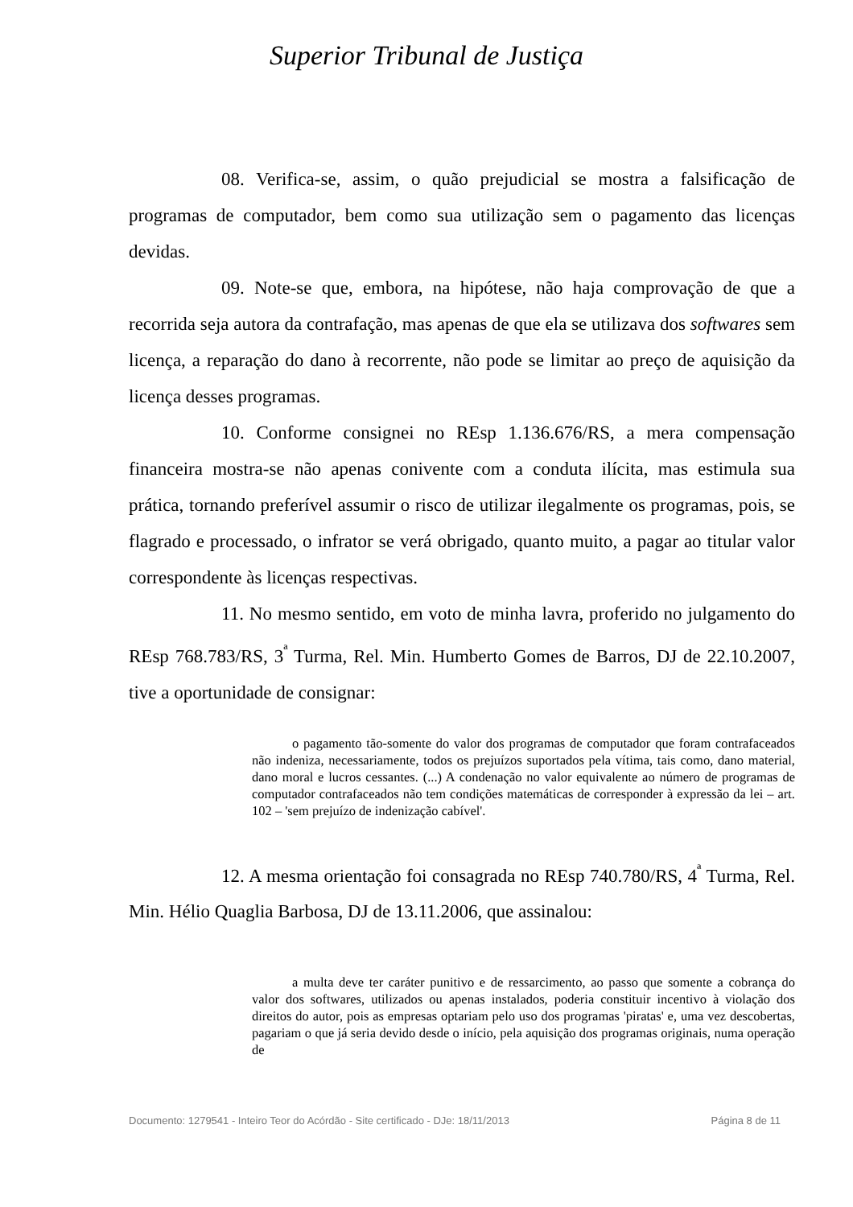Superior Tribunal de Justiça
08. Verifica-se, assim, o quão prejudicial se mostra a falsificação de programas de computador, bem como sua utilização sem o pagamento das licenças devidas.
09. Note-se que, embora, na hipótese, não haja comprovação de que a recorrida seja autora da contrafação, mas apenas de que ela se utilizava dos softwares sem licença, a reparação do dano à recorrente, não pode se limitar ao preço de aquisição da licença desses programas.
10. Conforme consignei no REsp 1.136.676/RS, a mera compensação financeira mostra-se não apenas conivente com a conduta ilícita, mas estimula sua prática, tornando preferível assumir o risco de utilizar ilegalmente os programas, pois, se flagrado e processado, o infrator se verá obrigado, quanto muito, a pagar ao titular valor correspondente às licenças respectivas.
11. No mesmo sentido, em voto de minha lavra, proferido no julgamento do REsp 768.783/RS, 3<sup>ª</sup> Turma, Rel. Min. Humberto Gomes de Barros, DJ de 22.10.2007, tive a oportunidade de consignar:
o pagamento tão-somente do valor dos programas de computador que foram contrafaceados não indeniza, necessariamente, todos os prejuízos suportados pela vítima, tais como, dano material, dano moral e lucros cessantes. (...) A condenação no valor equivalente ao número de programas de computador contrafaceados não tem condições matemáticas de corresponder à expressão da lei – art. 102 – 'sem prejuízo de indenização cabível'.
12. A mesma orientação foi consagrada no REsp 740.780/RS, 4<sup>ª</sup> Turma, Rel. Min. Hélio Quaglia Barbosa, DJ de 13.11.2006, que assinalou:
a multa deve ter caráter punitivo e de ressarcimento, ao passo que somente a cobrança do valor dos softwares, utilizados ou apenas instalados, poderia constituir incentivo à violação dos direitos do autor, pois as empresas optariam pelo uso dos programas 'piratas' e, uma vez descobertas, pagariam o que já seria devido desde o início, pela aquisição dos programas originais, numa operação de
Documento: 1279541 - Inteiro Teor do Acórdão - Site certificado - DJe: 18/11/2013 Página 8 de 11